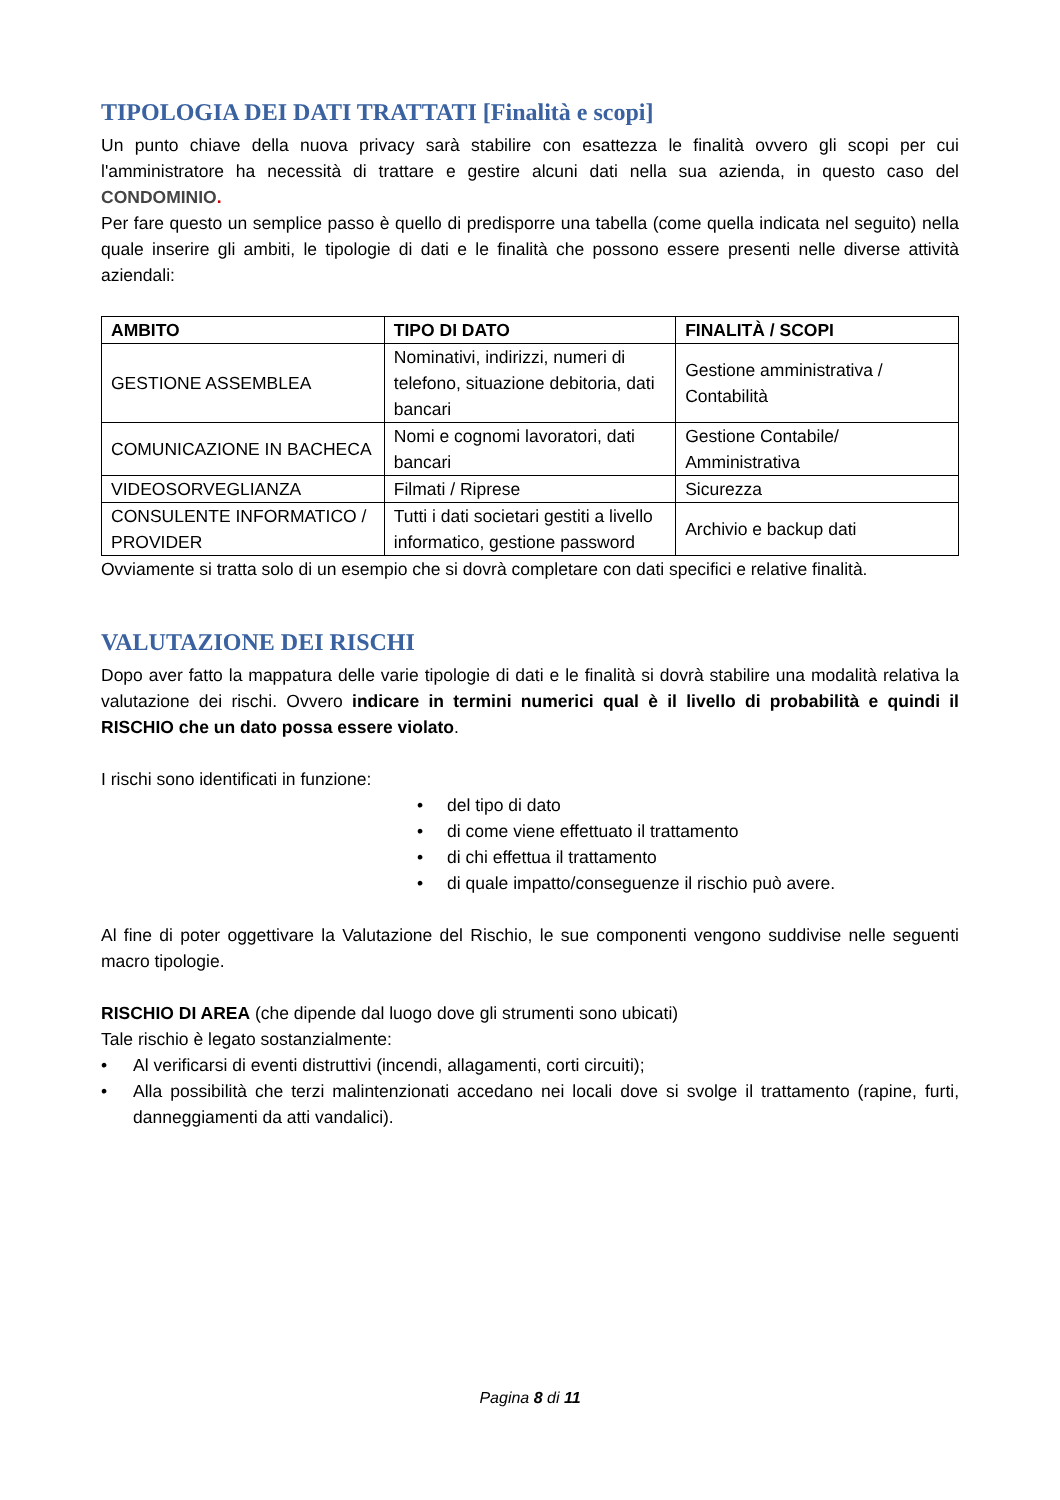TIPOLOGIA DEI DATI TRATTATI [Finalità e scopi]
Un punto chiave della nuova privacy sarà stabilire con esattezza le finalità ovvero gli scopi per cui l'amministratore ha necessità di trattare e gestire alcuni dati nella sua azienda, in questo caso del CONDOMINIO.
Per fare questo un semplice passo è quello di predisporre una tabella (come quella indicata nel seguito) nella quale inserire gli ambiti, le tipologie di dati e le finalità che possono essere presenti nelle diverse attività aziendali:
| AMBITO | TIPO DI DATO | FINALITÀ / SCOPI |
| --- | --- | --- |
| GESTIONE ASSEMBLEA | Nominativi, indirizzi, numeri di telefono, situazione debitoria, dati bancari | Gestione amministrativa / Contabilità |
| COMUNICAZIONE IN BACHECA | Nomi e cognomi lavoratori, dati bancari | Gestione Contabile/ Amministrativa |
| VIDEOSORVEGLIANZA | Filmati / Riprese | Sicurezza |
| CONSULENTE INFORMATICO / PROVIDER | Tutti i dati societari gestiti a livello informatico, gestione password | Archivio e backup dati |
Ovviamente si tratta solo di un esempio che si dovrà completare con dati specifici e relative finalità.
VALUTAZIONE DEI RISCHI
Dopo aver fatto la mappatura delle varie tipologie di dati e le finalità si dovrà stabilire una modalità relativa la valutazione dei rischi. Ovvero indicare in termini numerici qual è il livello di probabilità e quindi il RISCHIO che un dato possa essere violato.
I rischi sono identificati in funzione:
• del tipo di dato
• di come viene effettuato il trattamento
• di chi effettua il trattamento
• di quale impatto/conseguenze il rischio può avere.
Al fine di poter oggettivare la Valutazione del Rischio, le sue componenti vengono suddivise nelle seguenti macro tipologie.
RISCHIO DI AREA (che dipende dal luogo dove gli strumenti sono ubicati)
Tale rischio è legato sostanzialmente:
• Al verificarsi di eventi distruttivi (incendi, allagamenti, corti circuiti);
• Alla possibilità che terzi malintenzionati accedano nei locali dove si svolge il trattamento (rapine, furti, danneggiamenti da atti vandalici).
Pagina 8 di 11